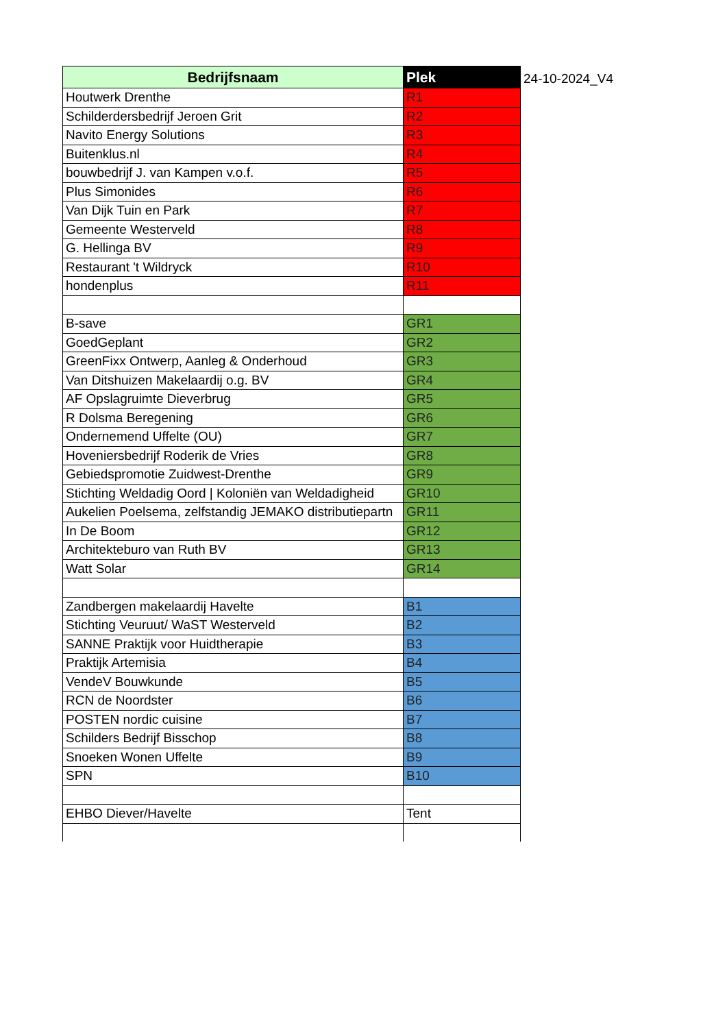| Bedrijfsnaam | Plek |
| --- | --- |
| Houtwerk Drenthe | R1 |
| Schilderdersbedrijf Jeroen Grit | R2 |
| Navito Energy Solutions | R3 |
| Buitenklus.nl | R4 |
| bouwbedrijf J. van Kampen v.o.f. | R5 |
| Plus Simonides | R6 |
| Van Dijk Tuin en Park | R7 |
| Gemeente Westerveld | R8 |
| G. Hellinga BV | R9 |
| Restaurant 't Wildryck | R10 |
| hondenplus | R11 |
| B-save | GR1 |
| GoedGeplant | GR2 |
| GreenFixx Ontwerp, Aanleg & Onderhoud | GR3 |
| Van Ditshuizen Makelaardij o.g. BV | GR4 |
| AF Opslagruimte Dieverbrug | GR5 |
| R Dolsma Beregening | GR6 |
| Ondernemend Uffelte (OU) | GR7 |
| Hoveniersbedrijf Roderik de Vries | GR8 |
| Gebiedspromotie Zuidwest-Drenthe | GR9 |
| Stichting Weldadig Oord / Koloniën van Weldadigheid | GR10 |
| Aukelien Poelsema, zelfstandig JEMAKO distributiepartn | GR11 |
| In De Boom | GR12 |
| Architekteburo van Ruth BV | GR13 |
| Watt Solar | GR14 |
| Zandbergen makelaardij Havelte | B1 |
| Stichting Veuruut/ WaST Westerveld | B2 |
| SANNE Praktijk voor Huidtherapie | B3 |
| Praktijk Artemisia | B4 |
| VendeV Bouwkunde | B5 |
| RCN de Noordster | B6 |
| POSTEN nordic cuisine | B7 |
| Schilders Bedrijf Bisschop | B8 |
| Snoeken Wonen Uffelte | B9 |
| SPN | B10 |
| EHBO Diever/Havelte | Tent |
24-10-2024_V4